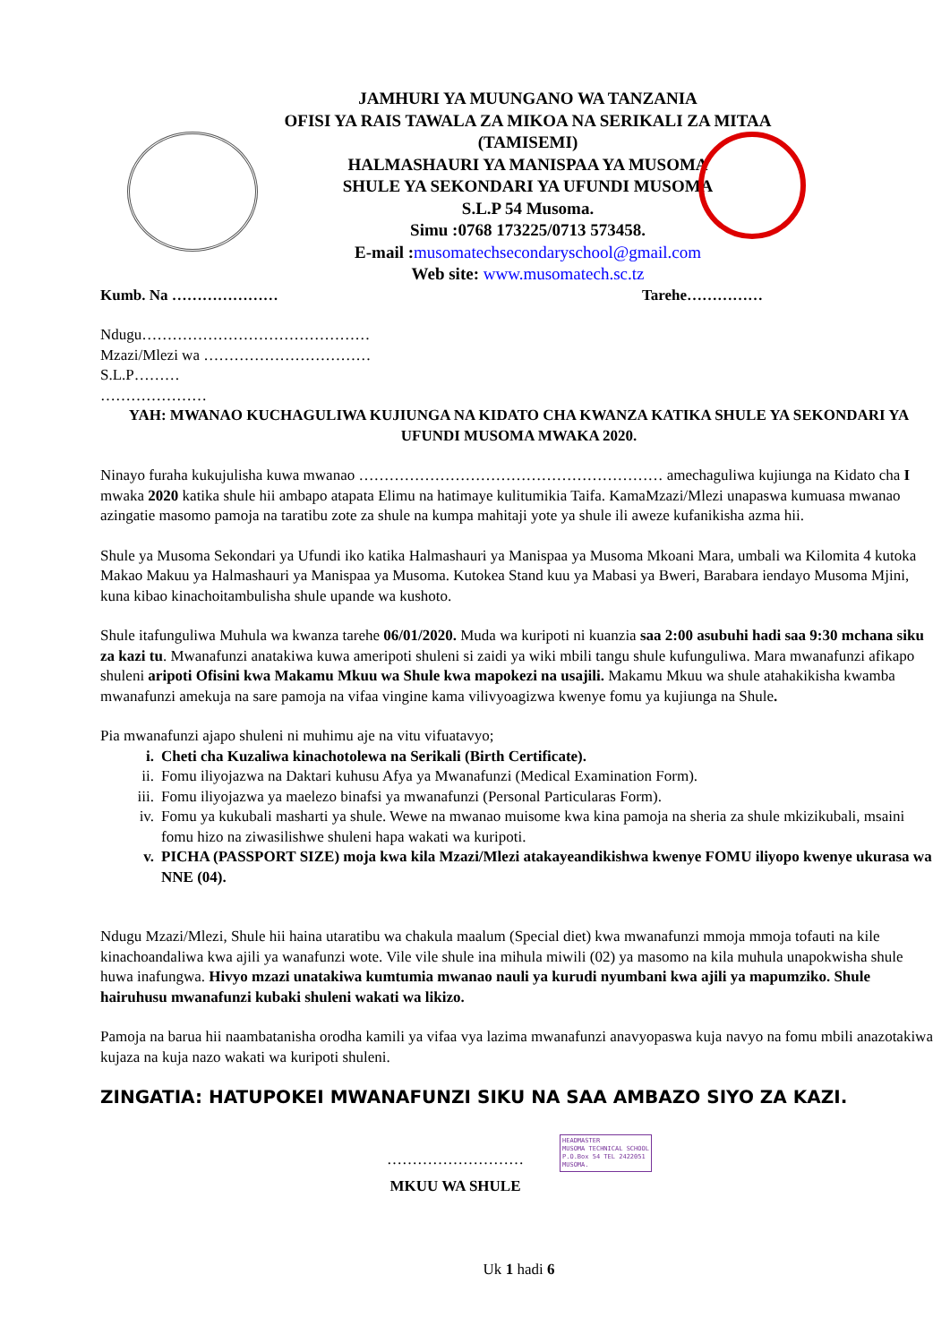JAMHURI YA MUUNGANO WA TANZANIA
OFISI YA RAIS TAWALA ZA MIKOA NA SERIKALI ZA MITAA
(TAMISEMI)
HALMASHAURI YA MANISPAA YA MUSOMA
SHULE YA SEKONDARI YA UFUNDI MUSOMA
S.L.P 54 Musoma.
Simu :0768 173225/0713 573458.
E-mail :musomatechsecondaryschool@gmail.com
Web site: www.musomatech.sc.tz
Kumb. Na ………………… Tarehe……………
Ndugu………………………………………
Mzazi/Mlezi wa ……………………………
S.L.P………
…………………
YAH: MWANAO KUCHAGULIWA KUJIUNGA NA KIDATO CHA KWANZA KATIKA SHULE YA SEKONDARI YA UFUNDI MUSOMA MWAKA 2020.
Ninayo furaha kukujulisha kuwa mwanao …………………………………………………… amechaguliwa kujiunga na Kidato cha I mwaka 2020 katika shule hii ambapo atapata Elimu na hatimaye kulitumikia Taifa. KamaMzazi/Mlezi unapaswa kumuasa mwanao azingatie masomo pamoja na taratibu zote za shule na kumpa mahitaji yote ya shule ili aweze kufanikisha azma hii.
Shule ya Musoma Sekondari ya Ufundi iko katika Halmashauri ya Manispaa ya Musoma Mkoani Mara, umbali wa Kilomita 4 kutoka Makao Makuu ya Halmashauri ya Manispaa ya Musoma. Kutokea Stand kuu ya Mabasi ya Bweri, Barabara iendayo Musoma Mjini, kuna kibao kinachoitambulisha shule upande wa kushoto.
Shule itafunguliwa Muhula wa kwanza tarehe 06/01/2020. Muda wa kuripoti ni kuanzia saa 2:00 asubuhi hadi saa 9:30 mchana siku za kazi tu. Mwanafunzi anatakiwa kuwa ameripoti shuleni si zaidi ya wiki mbili tangu shule kufunguliwa. Mara mwanafunzi afikapo shuleni aripoti Ofisini kwa Makamu Mkuu wa Shule kwa mapokezi na usajili. Makamu Mkuu wa shule atahakikisha kwamba mwanafunzi amekuja na sare pamoja na vifaa vingine kama vilivyoagizwa kwenye fomu ya kujiunga na Shule.
Pia mwanafunzi ajapo shuleni ni muhimu aje na vitu vifuatavyo;
i. Cheti cha Kuzaliwa kinachotolewa na Serikali (Birth Certificate).
ii. Fomu iliyojazwa na Daktari kuhusu Afya ya Mwanafunzi (Medical Examination Form).
iii. Fomu iliyojazwa ya maelezo binafsi ya mwanafunzi (Personal Particularas Form).
iv. Fomu ya kukubali masharti ya shule. Wewe na mwanao muisome kwa kina pamoja na sheria za shule mkizikubali, msaini fomu hizo na ziwasilishwe shuleni hapa wakati wa kuripoti.
v. PICHA (PASSPORT SIZE) moja kwa kila Mzazi/Mlezi atakayeandikishwa kwenye FOMU iliyopo kwenye ukurasa wa NNE (04).
Ndugu Mzazi/Mlezi, Shule hii haina utaratibu wa chakula maalum (Special diet) kwa mwanafunzi mmoja mmoja tofauti na kile kinachoandaliwa kwa ajili ya wanafunzi wote. Vile vile shule ina mihula miwili (02) ya masomo na kila muhula unapokwisha shule huwa inafungwa. Hivyo mzazi unatakiwa kumtumia mwanao nauli ya kurudi nyumbani kwa ajili ya mapumziko. Shule hairuhusu mwanafunzi kubaki shuleni wakati wa likizo.
Pamoja na barua hii naambatanisha orodha kamili ya vifaa vya lazima mwanafunzi anavyopaswa kuja navyo na fomu mbili anazotakiwa kujaza na kuja nazo wakati wa kuripoti shuleni.
ZINGATIA: HATUPOKEI MWANAFUNZI SIKU NA SAA AMBAZO SIYO ZA KAZI.
………………………
MKUU WA SHULE
HEADMASTER
MUSOMA TECHNICAL SCHOOL
P.O.Box 54 TEL 2422051
MUSOMA.
Uk 1 hadi 6